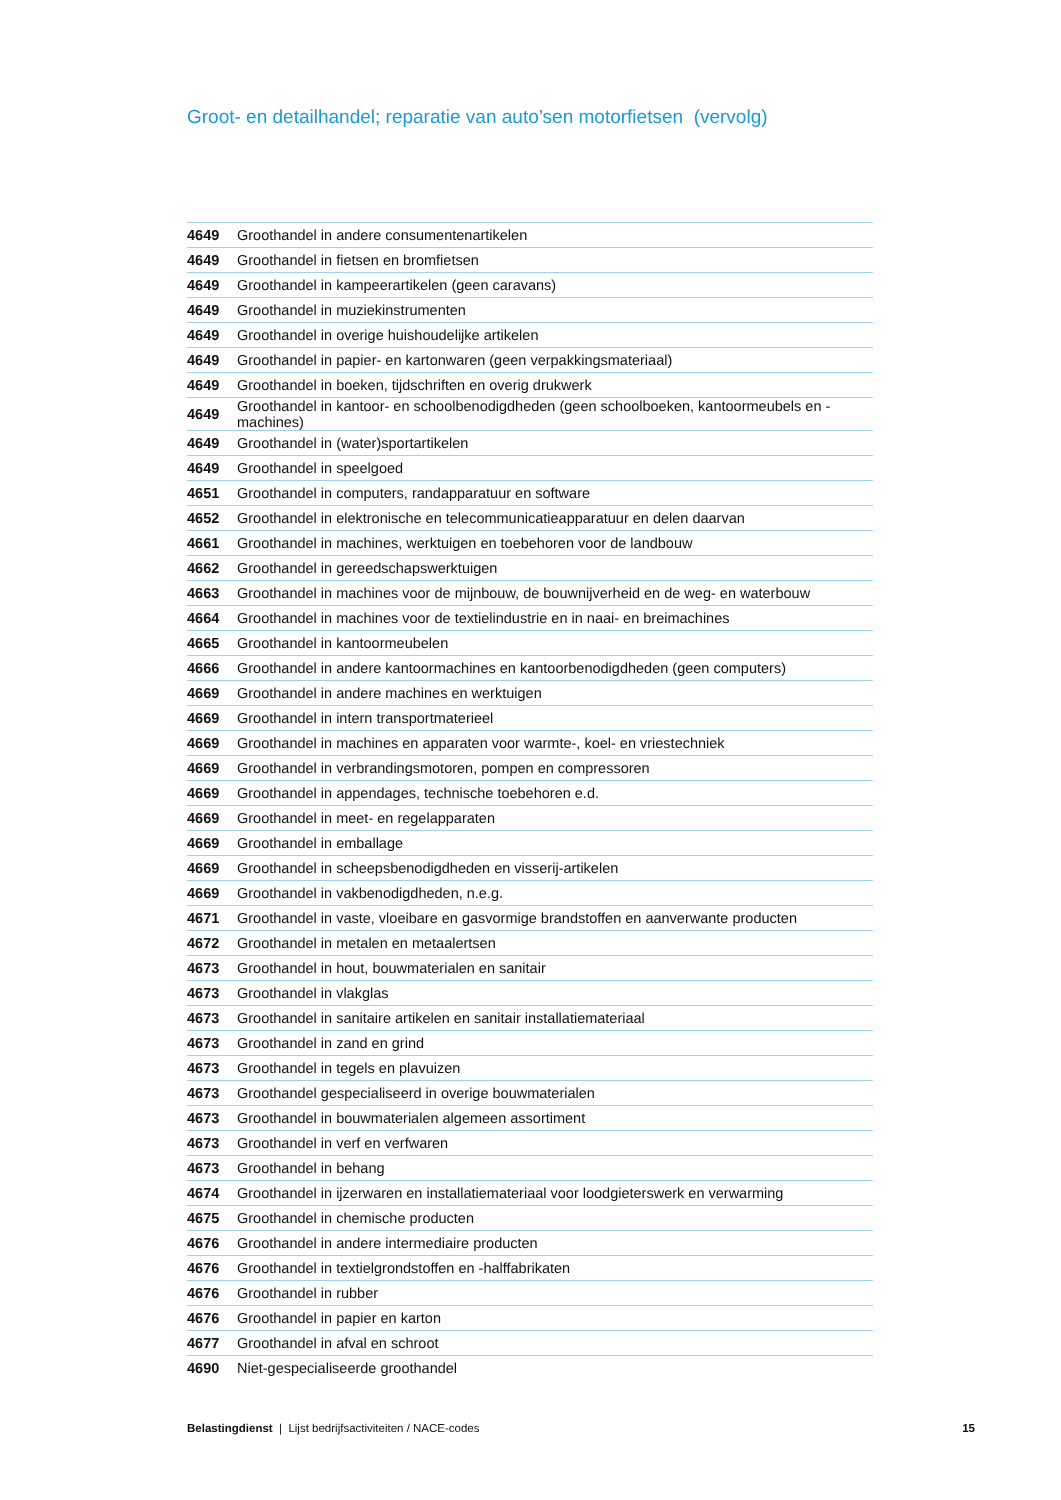Groot- en detailhandel; reparatie van auto’sen motorfietsen (vervolg)
| 4649 | Groothandel in andere consumentenartikelen |
| 4649 | Groothandel in fietsen en bromfietsen |
| 4649 | Groothandel in kampeerartikelen (geen caravans) |
| 4649 | Groothandel in muziekinstrumenten |
| 4649 | Groothandel in overige huishoudelijke artikelen |
| 4649 | Groothandel in papier- en kartonwaren (geen verpakkingsmateriaal) |
| 4649 | Groothandel in boeken, tijdschriften en overig drukwerk |
| 4649 | Groothandel in kantoor- en schoolbenodigdheden (geen schoolboeken, kantoormeubels en -machines) |
| 4649 | Groothandel in (water)sportartikelen |
| 4649 | Groothandel in speelgoed |
| 4651 | Groothandel in computers, randapparatuur en software |
| 4652 | Groothandel in elektronische en telecommunicatieapparatuur en delen daarvan |
| 4661 | Groothandel in machines, werktuigen en toebehoren voor de landbouw |
| 4662 | Groothandel in gereedschapswerktuigen |
| 4663 | Groothandel in machines voor de mijnbouw, de bouwnijverheid en de weg- en waterbouw |
| 4664 | Groothandel in machines voor de textielindustrie en in naai- en breimachines |
| 4665 | Groothandel in kantoormeubelen |
| 4666 | Groothandel in andere kantoormachines en kantoorbenodigdheden (geen computers) |
| 4669 | Groothandel in andere machines en werktuigen |
| 4669 | Groothandel in intern transportmaterieel |
| 4669 | Groothandel in machines en apparaten voor warmte-, koel- en vriestechniek |
| 4669 | Groothandel in verbrandingsmotoren, pompen en compressoren |
| 4669 | Groothandel in appendages, technische toebehoren e.d. |
| 4669 | Groothandel in meet- en regelapparaten |
| 4669 | Groothandel in emballage |
| 4669 | Groothandel in scheepsbenodigdheden en visserij-artikelen |
| 4669 | Groothandel in vakbenodigdheden, n.e.g. |
| 4671 | Groothandel in vaste, vloeibare en gasvormige brandstoffen en aanverwante producten |
| 4672 | Groothandel in metalen en metaalertsen |
| 4673 | Groothandel in hout, bouwmaterialen en sanitair |
| 4673 | Groothandel in vlakglas |
| 4673 | Groothandel in sanitaire artikelen en sanitair installatiemateriaal |
| 4673 | Groothandel in zand en grind |
| 4673 | Groothandel in tegels en plavuizen |
| 4673 | Groothandel gespecialiseerd in overige bouwmaterialen |
| 4673 | Groothandel in bouwmaterialen algemeen assortiment |
| 4673 | Groothandel in verf en verfwaren |
| 4673 | Groothandel in behang |
| 4674 | Groothandel in ijzerwaren en installatiemateriaal voor loodgieterswerk en verwarming |
| 4675 | Groothandel in chemische producten |
| 4676 | Groothandel in andere intermediaire producten |
| 4676 | Groothandel in textielgrondstoffen en -halffabrikaten |
| 4676 | Groothandel in rubber |
| 4676 | Groothandel in papier en karton |
| 4677 | Groothandel in afval en schroot |
| 4690 | Niet-gespecialiseerde groothandel |
Belastingdienst | Lijst bedrijfsactiviteiten / NACE-codes 15